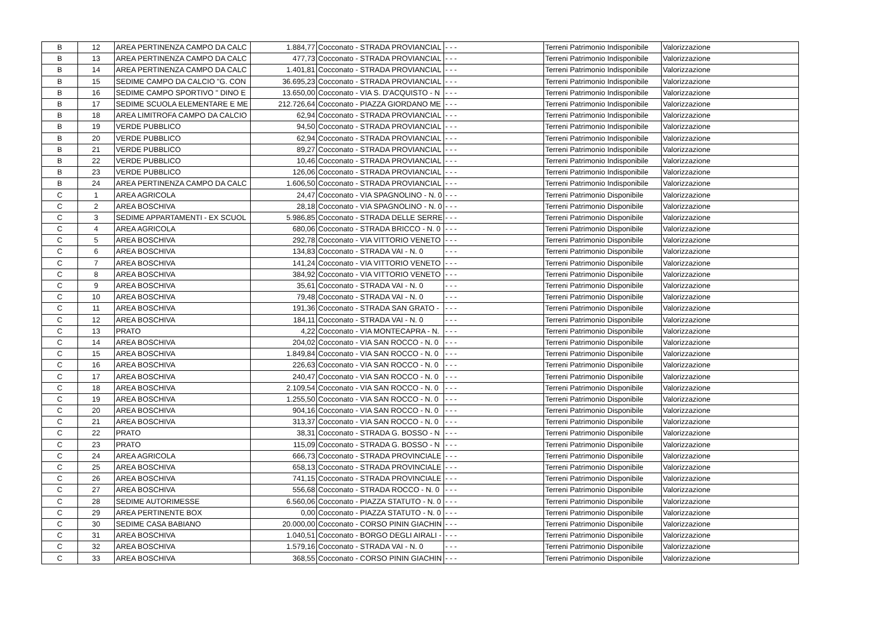| B | 12 | AREA PERTINENZA CAMPO DA CALC | 1.884,77 | Cocconato - STRADA PROVIANCIAL | - - - | Terreni Patrimonio Indisponibile | Valorizzazione |
| B | 13 | AREA PERTINENZA CAMPO DA CALC | 477,73 | Cocconato - STRADA PROVIANCIAL | - - - | Terreni Patrimonio Indisponibile | Valorizzazione |
| B | 14 | AREA PERTINENZA CAMPO DA CALC | 1.401,81 | Cocconato - STRADA PROVIANCIAL | - - - | Terreni Patrimonio Indisponibile | Valorizzazione |
| B | 15 | SEDIME CAMPO DA CALCIO "G. CON | 36.695,23 | Cocconato - STRADA PROVIANCIAL | - - - | Terreni Patrimonio Indisponibile | Valorizzazione |
| B | 16 | SEDIME CAMPO SPORTIVO " DINO E | 13.650,00 | Cocconato - VIA S. D'ACQUISTO - N | - - - | Terreni Patrimonio Indisponibile | Valorizzazione |
| B | 17 | SEDIME SCUOLA ELEMENTARE E ME | 212.726,64 | Cocconato - PIAZZA GIORDANO ME | - - - | Terreni Patrimonio Indisponibile | Valorizzazione |
| B | 18 | AREA LIMITROFA CAMPO DA CALCIO | 62,94 | Cocconato - STRADA PROVIANCIAL | - - - | Terreni Patrimonio Indisponibile | Valorizzazione |
| B | 19 | VERDE PUBBLICO | 94,50 | Cocconato - STRADA PROVIANCIAL | - - - | Terreni Patrimonio Indisponibile | Valorizzazione |
| B | 20 | VERDE PUBBLICO | 62,94 | Cocconato - STRADA PROVIANCIAL | - - - | Terreni Patrimonio Indisponibile | Valorizzazione |
| B | 21 | VERDE PUBBLICO | 89,27 | Cocconato - STRADA PROVIANCIAL | - - - | Terreni Patrimonio Indisponibile | Valorizzazione |
| B | 22 | VERDE PUBBLICO | 10,46 | Cocconato - STRADA PROVIANCIAL | - - - | Terreni Patrimonio Indisponibile | Valorizzazione |
| B | 23 | VERDE PUBBLICO | 126,06 | Cocconato - STRADA PROVIANCIAL | - - - | Terreni Patrimonio Indisponibile | Valorizzazione |
| B | 24 | AREA PERTINENZA CAMPO DA CALC | 1.606,50 | Cocconato - STRADA PROVIANCIAL | - - - | Terreni Patrimonio Indisponibile | Valorizzazione |
| C | 1 | AREA AGRICOLA | 24,47 | Cocconato - VIA SPAGNOLINO - N. 0 | - - - | Terreni Patrimonio Disponibile | Valorizzazione |
| C | 2 | AREA BOSCHIVA | 28,18 | Cocconato - VIA SPAGNOLINO - N. 0 | - - - | Terreni Patrimonio Disponibile | Valorizzazione |
| C | 3 | SEDIME APPARTAMENTI - EX SCUOL | 5.986,85 | Cocconato - STRADA DELLE SERRE | - - - | Terreni Patrimonio Disponibile | Valorizzazione |
| C | 4 | AREA AGRICOLA | 680,06 | Cocconato - STRADA BRICCO - N. 0 | - - - | Terreni Patrimonio Disponibile | Valorizzazione |
| C | 5 | AREA BOSCHIVA | 292,78 | Cocconato - VIA VITTORIO VENETO | - - - | Terreni Patrimonio Disponibile | Valorizzazione |
| C | 6 | AREA BOSCHIVA | 134,83 | Cocconato - STRADA VAI - N. 0 | - - - | Terreni Patrimonio Disponibile | Valorizzazione |
| C | 7 | AREA BOSCHIVA | 141,24 | Cocconato - VIA VITTORIO VENETO | - - - | Terreni Patrimonio Disponibile | Valorizzazione |
| C | 8 | AREA BOSCHIVA | 384,92 | Cocconato - VIA VITTORIO VENETO | - - - | Terreni Patrimonio Disponibile | Valorizzazione |
| C | 9 | AREA BOSCHIVA | 35,61 | Cocconato - STRADA VAI - N. 0 | - - - | Terreni Patrimonio Disponibile | Valorizzazione |
| C | 10 | AREA BOSCHIVA | 79,48 | Cocconato - STRADA VAI - N. 0 | - - - | Terreni Patrimonio Disponibile | Valorizzazione |
| C | 11 | AREA BOSCHIVA | 191,36 | Cocconato - STRADA SAN GRATO - | - - - | Terreni Patrimonio Disponibile | Valorizzazione |
| C | 12 | AREA BOSCHIVA | 184,11 | Cocconato - STRADA VAI - N. 0 | - - - | Terreni Patrimonio Disponibile | Valorizzazione |
| C | 13 | PRATO | 4,22 | Cocconato - VIA MONTECAPRA - N. | - - - | Terreni Patrimonio Disponibile | Valorizzazione |
| C | 14 | AREA BOSCHIVA | 204,02 | Cocconato - VIA SAN ROCCO - N. 0 | - - - | Terreni Patrimonio Disponibile | Valorizzazione |
| C | 15 | AREA BOSCHIVA | 1.849,84 | Cocconato - VIA SAN ROCCO - N. 0 | - - - | Terreni Patrimonio Disponibile | Valorizzazione |
| C | 16 | AREA BOSCHIVA | 226,63 | Cocconato - VIA SAN ROCCO - N. 0 | - - - | Terreni Patrimonio Disponibile | Valorizzazione |
| C | 17 | AREA BOSCHIVA | 240,47 | Cocconato - VIA SAN ROCCO - N. 0 | - - - | Terreni Patrimonio Disponibile | Valorizzazione |
| C | 18 | AREA BOSCHIVA | 2.109,54 | Cocconato - VIA SAN ROCCO - N. 0 | - - - | Terreni Patrimonio Disponibile | Valorizzazione |
| C | 19 | AREA BOSCHIVA | 1.255,50 | Cocconato - VIA SAN ROCCO - N. 0 | - - - | Terreni Patrimonio Disponibile | Valorizzazione |
| C | 20 | AREA BOSCHIVA | 904,16 | Cocconato - VIA SAN ROCCO - N. 0 | - - - | Terreni Patrimonio Disponibile | Valorizzazione |
| C | 21 | AREA BOSCHIVA | 313,37 | Cocconato - VIA SAN ROCCO - N. 0 | - - - | Terreni Patrimonio Disponibile | Valorizzazione |
| C | 22 | PRATO | 38,31 | Cocconato - STRADA G. BOSSO - N | - - - | Terreni Patrimonio Disponibile | Valorizzazione |
| C | 23 | PRATO | 115,09 | Cocconato - STRADA G. BOSSO - N | - - - | Terreni Patrimonio Disponibile | Valorizzazione |
| C | 24 | AREA AGRICOLA | 666,73 | Cocconato - STRADA PROVINCIALE | - - - | Terreni Patrimonio Disponibile | Valorizzazione |
| C | 25 | AREA BOSCHIVA | 658,13 | Cocconato - STRADA PROVINCIALE | - - - | Terreni Patrimonio Disponibile | Valorizzazione |
| C | 26 | AREA BOSCHIVA | 741,15 | Cocconato - STRADA PROVINCIALE | - - - | Terreni Patrimonio Disponibile | Valorizzazione |
| C | 27 | AREA BOSCHIVA | 556,68 | Cocconato - STRADA ROCCO - N. 0 | - - - | Terreni Patrimonio Disponibile | Valorizzazione |
| C | 28 | SEDIME AUTORIMESSE | 6.560,06 | Cocconato - PIAZZA STATUTO - N. 0 | - - - | Terreni Patrimonio Disponibile | Valorizzazione |
| C | 29 | AREA PERTINENTE BOX | 0,00 | Cocconato - PIAZZA STATUTO - N. 0 | - - - | Terreni Patrimonio Disponibile | Valorizzazione |
| C | 30 | SEDIME CASA BABIANO | 20.000,00 | Cocconato - CORSO PININ GIACHIN | - - - | Terreni Patrimonio Disponibile | Valorizzazione |
| C | 31 | AREA BOSCHIVA | 1.040,51 | Cocconato - BORGO DEGLI AIRALI - | - - - | Terreni Patrimonio Disponibile | Valorizzazione |
| C | 32 | AREA BOSCHIVA | 1.579,16 | Cocconato - STRADA VAI - N. 0 | - - - | Terreni Patrimonio Disponibile | Valorizzazione |
| C | 33 | AREA BOSCHIVA | 368,55 | Cocconato - CORSO PININ GIACHIN | - - - | Terreni Patrimonio Disponibile | Valorizzazione |